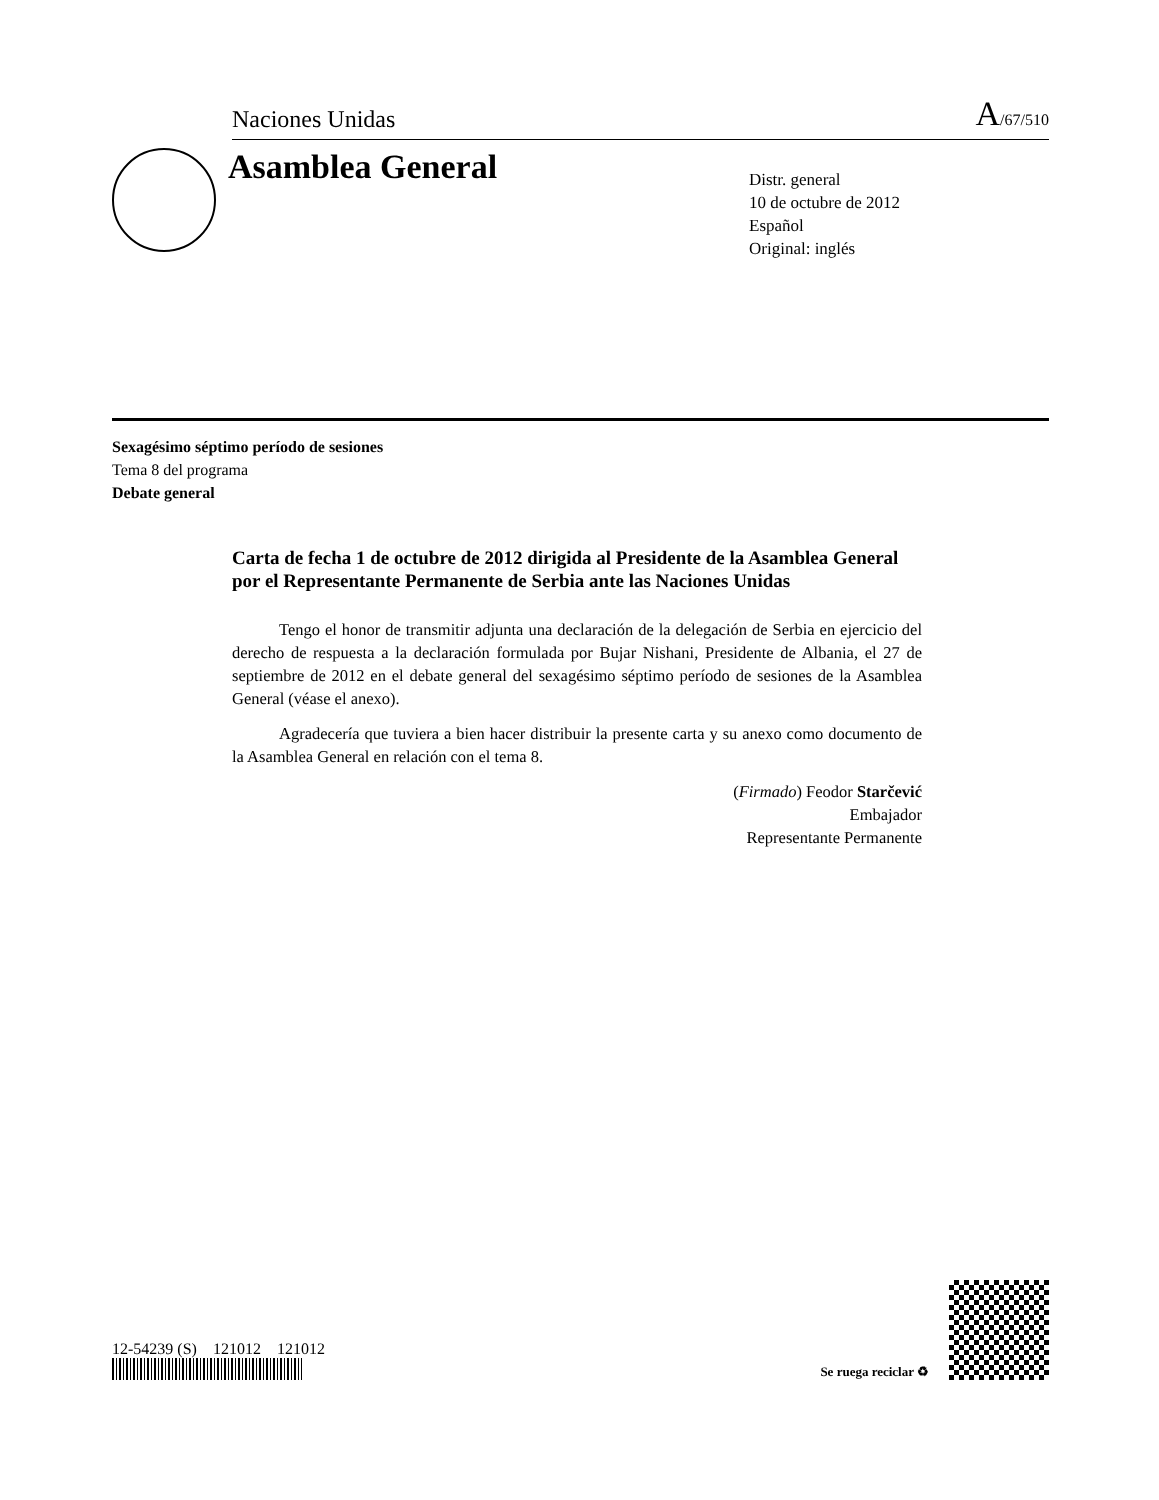Naciones Unidas A/67/510
Asamblea General
Distr. general
10 de octubre de 2012
Español
Original: inglés
Sexagésimo séptimo período de sesiones
Tema 8 del programa
Debate general
Carta de fecha 1 de octubre de 2012 dirigida al Presidente de la Asamblea General por el Representante Permanente de Serbia ante las Naciones Unidas
Tengo el honor de transmitir adjunta una declaración de la delegación de Serbia en ejercicio del derecho de respuesta a la declaración formulada por Bujar Nishani, Presidente de Albania, el 27 de septiembre de 2012 en el debate general del sexagésimo séptimo período de sesiones de la Asamblea General (véase el anexo).
Agradecería que tuviera a bien hacer distribuir la presente carta y su anexo como documento de la Asamblea General en relación con el tema 8.
(Firmado) Feodor Starčević
Embajador
Representante Permanente
12-54239 (S) 121012 121012
Se ruega reciclar ♻